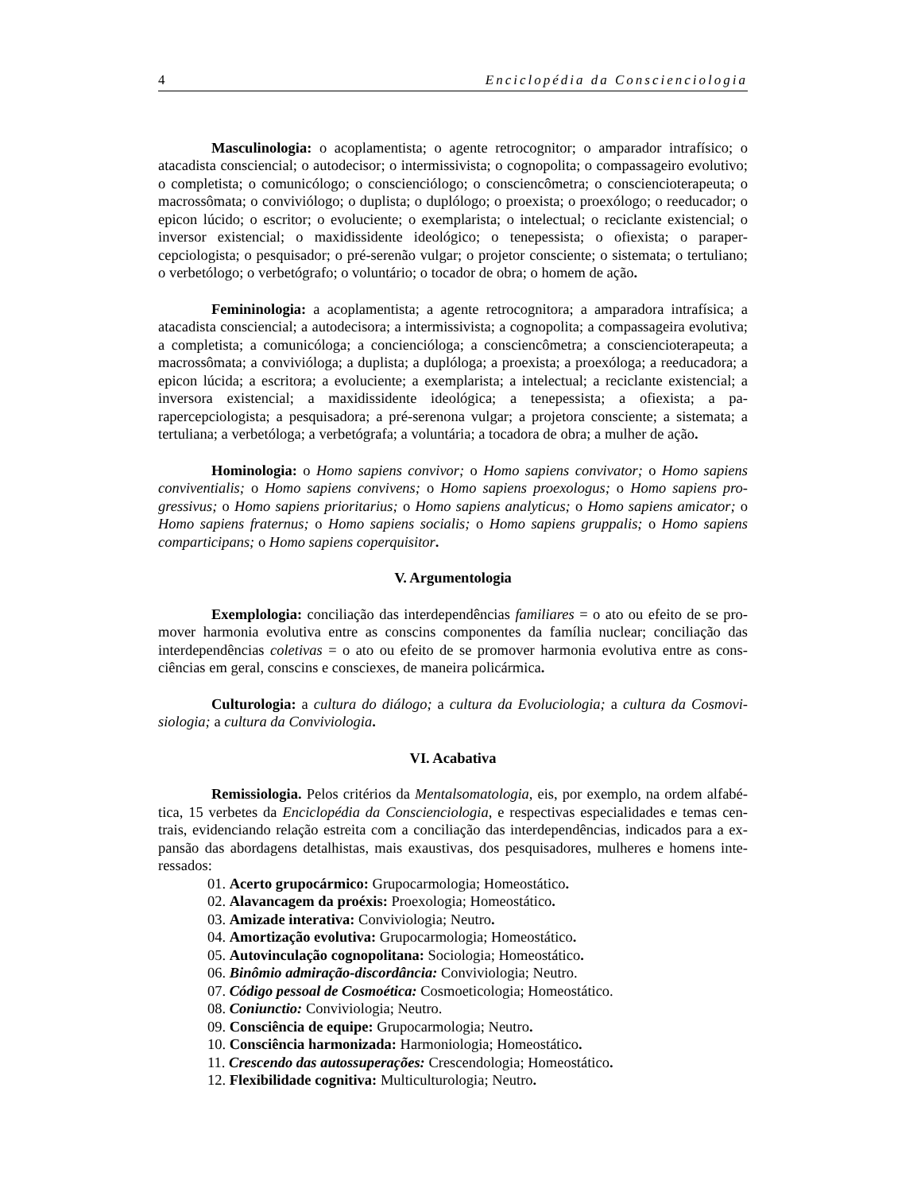4 Enciclopédia da Conscienciologia
Masculinologia: o acoplamentista; o agente retrocognitor; o amparador intrafísico; o atacadista consciencial; o autodecisor; o intermissivista; o cognopolita; o compassageiro evolutivo; o completista; o comunicólogo; o conscienciólogo; o consciencômetra; o conscienciotera­peuta; o macrossômata; o conviviólogo; o duplista; o duplólogo; o proexista; o proexólogo; o ree­ducador; o epicon lúcido; o escritor; o evoluciente; o exemplarista; o intelectual; o reciclante exis­tencial; o inversor existencial; o maxidissidente ideológico; o tenepessista; o ofiexista; o paraper­cepciologista; o pesquisador; o pré-serenão vulgar; o projetor consciente; o sistemata; o tertulia­no; o verbetólogo; o verbetógrafo; o voluntário; o tocador de obra; o homem de ação.
Femininologia: a acoplamentista; a agente retrocognitora; a amparadora intrafísica; a atacadista consciencial; a autodecisora; a intermissivista; a cognopolita; a compassageira evolu­tiva; a completista; a comunicóloga; a concienciólogа; a consciencômetra; a conscienciotera­peuta; a macrossômata; a convivióloga; a duplista; a duplóloga; a proexista; a proexóloga; a ree­ducadora; a epicon lúcida; a escritora; a evoluciente; a exemplarista; a intelectual; a reciclante existencial; a inversora existencial; a maxidissidente ideológica; a tenepessista; a ofiexista; a pa­rapercepciologista; a pesquisadora; a pré-serenona vulgar; a projetora consciente; a sistemata; a tertuliana; a verbetóloga; a verbetógrafa; a voluntária; a tocadora de obra; a mulher de ação.
Hominologia: o Homo sapiens convivor; o Homo sapiens convivator; o Homo sapiens conviventialis; o Homo sapiens convivens; o Homo sapiens proexologus; o Homo sapiens pro­gressivus; o Homo sapiens prioritarius; o Homo sapiens analyticus; o Homo sapiens amicator; o Homo sapiens fraternus; o Homo sapiens socialis; o Homo sapiens gruppalis; o Homo sapiens comparticipans; o Homo sapiens coperquisitor.
V. Argumentologia
Exemplologia: conciliação das interdependências familiares = o ato ou efeito de se pro­mover harmonia evolutiva entre as conscins componentes da família nuclear; conciliação das interdependências coletivas = o ato ou efeito de se promover harmonia evolutiva entre as cons­ciências em geral, conscins e consciexes, de maneira policármica.
Culturologia: a cultura do diálogo; a cultura da Evoluciologia; a cultura da Cosmovi­siologia; a cultura da Conviviologia.
VI. Acabativa
Remissiologia. Pelos critérios da Mentalsomatologia, eis, por exemplo, na ordem alfabé­tica, 15 verbetes da Enciclopédia da Conscienciologia, e respectivas especialidades e temas cen­trais, evidenciando relação estreita com a conciliação das interdependências, indicados para a ex­pansão das abordagens detalhistas, mais exaustivas, dos pesquisadores, mulheres e homens inte­ressados:
01. Acerto grupocármico: Grupocarmologia; Homeostático.
02. Alavancagem da proéxis: Proexologia; Homeostático.
03. Amizade interativa: Conviviologia; Neutro.
04. Amortização evolutiva: Grupocarmologia; Homeostático.
05. Autovinculação cognopolitana: Sociologia; Homeostático.
06. Binômio admiração-discordância: Conviviologia; Neutro.
07. Código pessoal de Cosmoética: Cosmoeticologia; Homeostático.
08. Coniunctio: Conviviologia; Neutro.
09. Consciência de equipe: Grupocarmologia; Neutro.
10. Consciência harmonizada: Harmoniologia; Homeostático.
11. Crescendo das autossuperações: Crescendologia; Homeostático.
12. Flexibilidade cognitiva: Multiculturologia; Neutro.